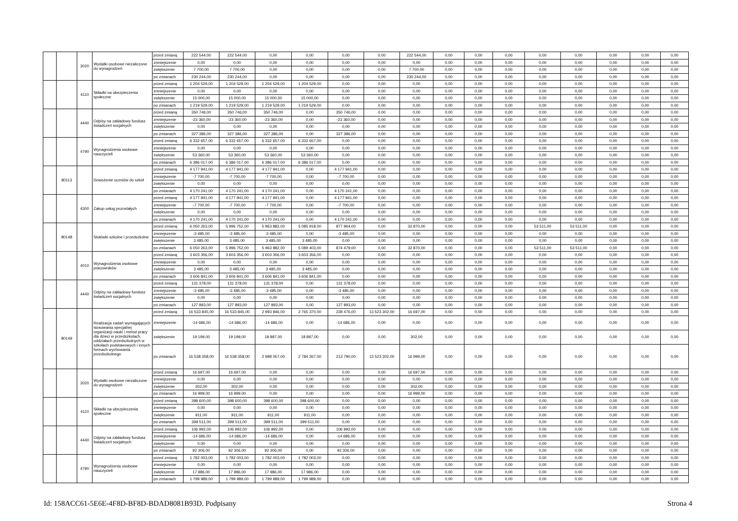| | | 3020 | Wydatki osobowe niezaliczone do wynagrodzeń | przed zmianą | 222 544,00 | 222 544,00 | 0,00 | 0,00 | 0,00 | 0,00 | 222 544,00 | 0,00 | 0,00 | 0,00 | 0,00 | 0,00 | 0,00 | 0,00 | 0,00 |
| | | | | zmniejszenie | 0,00 | 0,00 | 0,00 | 0,00 | 0,00 | 0,00 | 0,00 | 0,00 | 0,00 | 0,00 | 0,00 | 0,00 | 0,00 | 0,00 | 0,00 |
| | | | | zwiększenie | 7 700,00 | 7 700,00 | 0,00 | 0,00 | 0,00 | 0,00 | 7 700,00 | 0,00 | 0,00 | 0,00 | 0,00 | 0,00 | 0,00 | 0,00 | 0,00 |
| | | | | po zmianach | 230 244,00 | 230 244,00 | 0,00 | 0,00 | 0,00 | 0,00 | 230 244,00 | 0,00 | 0,00 | 0,00 | 0,00 | 0,00 | 0,00 | 0,00 | 0,00 |
| | | 4110 | Składki na ubezpieczenia społeczne | przed zmianą | 1 204 529,00 | 1 204 529,00 | 1 204 529,00 | 1 204 529,00 | 0,00 | 0,00 | 0,00 | 0,00 | 0,00 | 0,00 | 0,00 | 0,00 | 0,00 | 0,00 | 0,00 |
| | | | | zmniejszenie | 0,00 | 0,00 | 0,00 | 0,00 | 0,00 | 0,00 | 0,00 | 0,00 | 0,00 | 0,00 | 0,00 | 0,00 | 0,00 | 0,00 | 0,00 |
| | | | | zwiększenie | 15 000,00 | 15 000,00 | 15 000,00 | 15 000,00 | 0,00 | 0,00 | 0,00 | 0,00 | 0,00 | 0,00 | 0,00 | 0,00 | 0,00 | 0,00 | 0,00 |
| | | | | po zmianach | 1 219 529,00 | 1 219 529,00 | 1 219 529,00 | 1 219 529,00 | 0,00 | 0,00 | 0,00 | 0,00 | 0,00 | 0,00 | 0,00 | 0,00 | 0,00 | 0,00 | 0,00 |
| | | 4440 | Odpisy na zakładowy fundusz świadczeń socjalnych | przed zmianą | 350 746,00 | 350 746,00 | 350 746,00 | 0,00 | 350 746,00 | 0,00 | 0,00 | 0,00 | 0,00 | 0,00 | 0,00 | 0,00 | 0,00 | 0,00 | 0,00 |
| | | | | zmniejszenie | -23 360,00 | -23 360,00 | -23 360,00 | 0,00 | -23 360,00 | 0,00 | 0,00 | 0,00 | 0,00 | 0,00 | 0,00 | 0,00 | 0,00 | 0,00 | 0,00 |
| | | | | zwiększenie | 0,00 | 0,00 | 0,00 | 0,00 | 0,00 | 0,00 | 0,00 | 0,00 | 0,00 | 0,00 | 0,00 | 0,00 | 0,00 | 0,00 | 0,00 |
| | | | | po zmianach | 327 386,00 | 327 386,00 | 327 386,00 | 0,00 | 327 386,00 | 0,00 | 0,00 | 0,00 | 0,00 | 0,00 | 0,00 | 0,00 | 0,00 | 0,00 | 0,00 |
| | | 4790 | Wynagrodzenia osobowe nauczycieli | przed zmianą | 6 332 657,00 | 6 332 657,00 | 6 332 657,00 | 6 332 657,00 | 0,00 | 0,00 | 0,00 | 0,00 | 0,00 | 0,00 | 0,00 | 0,00 | 0,00 | 0,00 | 0,00 |
| | | | | zmniejszenie | 0,00 | 0,00 | 0,00 | 0,00 | 0,00 | 0,00 | 0,00 | 0,00 | 0,00 | 0,00 | 0,00 | 0,00 | 0,00 | 0,00 | 0,00 |
| | | | | zwiększenie | 53 360,00 | 53 360,00 | 53 360,00 | 53 360,00 | 0,00 | 0,00 | 0,00 | 0,00 | 0,00 | 0,00 | 0,00 | 0,00 | 0,00 | 0,00 | 0,00 |
| | | | | po zmianach | 6 386 017,00 | 6 386 017,00 | 6 386 017,00 | 6 386 017,00 | 0,00 | 0,00 | 0,00 | 0,00 | 0,00 | 0,00 | 0,00 | 0,00 | 0,00 | 0,00 | 0,00 |
| | 80113 | | Dowożenie uczniów do szkół | przed zmianą | 4 177 941,00 | 4 177 941,00 | 4 177 941,00 | 0,00 | 4 177 941,00 | 0,00 | 0,00 | 0,00 | 0,00 | 0,00 | 0,00 | 0,00 | 0,00 | 0,00 | 0,00 |
| | | | | zmniejszenie | -7 700,00 | -7 700,00 | -7 700,00 | 0,00 | -7 700,00 | 0,00 | 0,00 | 0,00 | 0,00 | 0,00 | 0,00 | 0,00 | 0,00 | 0,00 | 0,00 |
| | | | | zwiększenie | 0,00 | 0,00 | 0,00 | 0,00 | 0,00 | 0,00 | 0,00 | 0,00 | 0,00 | 0,00 | 0,00 | 0,00 | 0,00 | 0,00 | 0,00 |
| | | | | po zmianach | 4 170 241,00 | 4 170 241,00 | 4 170 241,00 | 0,00 | 4 170 241,00 | 0,00 | 0,00 | 0,00 | 0,00 | 0,00 | 0,00 | 0,00 | 0,00 | 0,00 | 0,00 |
| | | 4300 | Zakup usług pozostałych | przed zmianą | 4 177 941,00 | 4 177 941,00 | 4 177 941,00 | 0,00 | 4 177 941,00 | 0,00 | 0,00 | 0,00 | 0,00 | 0,00 | 0,00 | 0,00 | 0,00 | 0,00 | 0,00 |
| | | | | zmniejszenie | -7 700,00 | -7 700,00 | -7 700,00 | 0,00 | -7 700,00 | 0,00 | 0,00 | 0,00 | 0,00 | 0,00 | 0,00 | 0,00 | 0,00 | 0,00 | 0,00 |
| | | | | zwiększenie | 0,00 | 0,00 | 0,00 | 0,00 | 0,00 | 0,00 | 0,00 | 0,00 | 0,00 | 0,00 | 0,00 | 0,00 | 0,00 | 0,00 | 0,00 |
| | | | | po zmianach | 4 170 241,00 | 4 170 241,00 | 4 170 241,00 | 0,00 | 4 170 241,00 | 0,00 | 0,00 | 0,00 | 0,00 | 0,00 | 0,00 | 0,00 | 0,00 | 0,00 | 0,00 |
| | 80148 | | Stołówki szkolne i przedszkolne | przed zmianą | 6 050 263,00 | 5 996 752,00 | 5 963 882,00 | 5 085 918,00 | 877 964,00 | 0,00 | 32 870,00 | 0,00 | 0,00 | 0,00 | 53 511,00 | 53 511,00 | 0,00 | 0,00 | 0,00 |
| | | | | zmniejszenie | -3 485,00 | -3 485,00 | -3 485,00 | 0,00 | -3 485,00 | 0,00 | 0,00 | 0,00 | 0,00 | 0,00 | 0,00 | 0,00 | 0,00 | 0,00 | 0,00 |
| | | | | zwiększenie | 3 485,00 | 3 485,00 | 3 485,00 | 3 485,00 | 0,00 | 0,00 | 0,00 | 0,00 | 0,00 | 0,00 | 0,00 | 0,00 | 0,00 | 0,00 | 0,00 |
| | | | | po zmianach | 6 050 263,00 | 5 996 752,00 | 5 963 882,00 | 5 089 403,00 | 874 479,00 | 0,00 | 32 870,00 | 0,00 | 0,00 | 0,00 | 53 511,00 | 53 511,00 | 0,00 | 0,00 | 0,00 |
| | | 4010 | Wynagrodzenia osobowe pracowników | przed zmianą | 3 603 356,00 | 3 603 356,00 | 3 603 356,00 | 3 603 356,00 | 0,00 | 0,00 | 0,00 | 0,00 | 0,00 | 0,00 | 0,00 | 0,00 | 0,00 | 0,00 | 0,00 |
| | | | | zmniejszenie | 0,00 | 0,00 | 0,00 | 0,00 | 0,00 | 0,00 | 0,00 | 0,00 | 0,00 | 0,00 | 0,00 | 0,00 | 0,00 | 0,00 | 0,00 |
| | | | | zwiększenie | 3 485,00 | 3 485,00 | 3 485,00 | 3 485,00 | 0,00 | 0,00 | 0,00 | 0,00 | 0,00 | 0,00 | 0,00 | 0,00 | 0,00 | 0,00 | 0,00 |
| | | | | po zmianach | 3 606 841,00 | 3 606 841,00 | 3 606 841,00 | 3 606 841,00 | 0,00 | 0,00 | 0,00 | 0,00 | 0,00 | 0,00 | 0,00 | 0,00 | 0,00 | 0,00 | 0,00 |
| | | 4440 | Odpisy na zakładowy fundusz świadczeń socjalnych | przed zmianą | 131 378,00 | 131 378,00 | 131 378,00 | 0,00 | 131 378,00 | 0,00 | 0,00 | 0,00 | 0,00 | 0,00 | 0,00 | 0,00 | 0,00 | 0,00 | 0,00 |
| | | | | zmniejszenie | -3 485,00 | -3 485,00 | -3 485,00 | 0,00 | -3 485,00 | 0,00 | 0,00 | 0,00 | 0,00 | 0,00 | 0,00 | 0,00 | 0,00 | 0,00 | 0,00 |
| | | | | zwiększenie | 0,00 | 0,00 | 0,00 | 0,00 | 0,00 | 0,00 | 0,00 | 0,00 | 0,00 | 0,00 | 0,00 | 0,00 | 0,00 | 0,00 | 0,00 |
| | | | | po zmianach | 127 893,00 | 127 893,00 | 127 893,00 | 0,00 | 127 893,00 | 0,00 | 0,00 | 0,00 | 0,00 | 0,00 | 0,00 | 0,00 | 0,00 | 0,00 | 0,00 |
| | 80149 | | Realizacja zadań wymagających stosowania specjalnej organizacji nauki i metod pracy dla dzieci w przedszkolach, oddziałach przedszkolnych w szkołach podstawowych i innych formach wychowania przedszkolnego | przed zmianą | 16 533 845,00 | 16 533 845,00 | 2 993 846,00 | 2 765 370,00 | 228 476,00 | 13 523 302,00 | 16 697,00 | 0,00 | 0,00 | 0,00 | 0,00 | 0,00 | 0,00 | 0,00 | 0,00 |
| | | | | zmniejszenie | -14 686,00 | -14 686,00 | -14 686,00 | 0,00 | -14 686,00 | 0,00 | 0,00 | 0,00 | 0,00 | 0,00 | 0,00 | 0,00 | 0,00 | 0,00 | 0,00 |
| | | | | zwiększenie | 19 199,00 | 19 199,00 | 18 897,00 | 18 897,00 | 0,00 | 0,00 | 302,00 | 0,00 | 0,00 | 0,00 | 0,00 | 0,00 | 0,00 | 0,00 | 0,00 |
| | | | | po zmianach | 16 538 358,00 | 16 538 358,00 | 2 998 057,00 | 2 784 267,00 | 213 790,00 | 13 523 302,00 | 16 999,00 | 0,00 | 0,00 | 0,00 | 0,00 | 0,00 | 0,00 | 0,00 | 0,00 |
| | | 3020 | Wydatki osobowe niezaliczone do wynagrodzeń | przed zmianą | 16 697,00 | 16 697,00 | 0,00 | 0,00 | 0,00 | 0,00 | 16 697,00 | 0,00 | 0,00 | 0,00 | 0,00 | 0,00 | 0,00 | 0,00 | 0,00 |
| | | | | zmniejszenie | 0,00 | 0,00 | 0,00 | 0,00 | 0,00 | 0,00 | 0,00 | 0,00 | 0,00 | 0,00 | 0,00 | 0,00 | 0,00 | 0,00 | 0,00 |
| | | | | zwiększenie | 302,00 | 302,00 | 0,00 | 0,00 | 0,00 | 0,00 | 302,00 | 0,00 | 0,00 | 0,00 | 0,00 | 0,00 | 0,00 | 0,00 | 0,00 |
| | | | | po zmianach | 16 999,00 | 16 999,00 | 0,00 | 0,00 | 0,00 | 0,00 | 16 999,00 | 0,00 | 0,00 | 0,00 | 0,00 | 0,00 | 0,00 | 0,00 | 0,00 |
| | | 4110 | Składki na ubezpieczenia społeczne | przed zmianą | 398 600,00 | 398 600,00 | 398 600,00 | 398 600,00 | 0,00 | 0,00 | 0,00 | 0,00 | 0,00 | 0,00 | 0,00 | 0,00 | 0,00 | 0,00 | 0,00 |
| | | | | zmniejszenie | 0,00 | 0,00 | 0,00 | 0,00 | 0,00 | 0,00 | 0,00 | 0,00 | 0,00 | 0,00 | 0,00 | 0,00 | 0,00 | 0,00 | 0,00 |
| | | | | zwiększenie | 911,00 | 911,00 | 911,00 | 911,00 | 0,00 | 0,00 | 0,00 | 0,00 | 0,00 | 0,00 | 0,00 | 0,00 | 0,00 | 0,00 | 0,00 |
| | | | | po zmianach | 399 511,00 | 399 511,00 | 399 511,00 | 399 511,00 | 0,00 | 0,00 | 0,00 | 0,00 | 0,00 | 0,00 | 0,00 | 0,00 | 0,00 | 0,00 | 0,00 |
| | | 4440 | Odpisy na zakładowy fundusz świadczeń socjalnych | przed zmianą | 106 992,00 | 106 992,00 | 106 992,00 | 0,00 | 106 992,00 | 0,00 | 0,00 | 0,00 | 0,00 | 0,00 | 0,00 | 0,00 | 0,00 | 0,00 | 0,00 |
| | | | | zmniejszenie | -14 686,00 | -14 686,00 | -14 686,00 | 0,00 | -14 686,00 | 0,00 | 0,00 | 0,00 | 0,00 | 0,00 | 0,00 | 0,00 | 0,00 | 0,00 | 0,00 |
| | | | | zwiększenie | 0,00 | 0,00 | 0,00 | 0,00 | 0,00 | 0,00 | 0,00 | 0,00 | 0,00 | 0,00 | 0,00 | 0,00 | 0,00 | 0,00 | 0,00 |
| | | | | po zmianach | 92 306,00 | 92 306,00 | 92 306,00 | 0,00 | 92 306,00 | 0,00 | 0,00 | 0,00 | 0,00 | 0,00 | 0,00 | 0,00 | 0,00 | 0,00 | 0,00 |
| | | 4790 | Wynagrodzenia osobowe nauczycieli | przed zmianą | 1 782 003,00 | 1 782 003,00 | 1 782 003,00 | 1 782 003,00 | 0,00 | 0,00 | 0,00 | 0,00 | 0,00 | 0,00 | 0,00 | 0,00 | 0,00 | 0,00 | 0,00 |
| | | | | zmniejszenie | 0,00 | 0,00 | 0,00 | 0,00 | 0,00 | 0,00 | 0,00 | 0,00 | 0,00 | 0,00 | 0,00 | 0,00 | 0,00 | 0,00 | 0,00 |
| | | | | zwiększenie | 17 986,00 | 17 986,00 | 17 986,00 | 17 986,00 | 0,00 | 0,00 | 0,00 | 0,00 | 0,00 | 0,00 | 0,00 | 0,00 | 0,00 | 0,00 | 0,00 |
| | | | | po zmianach | 1 799 989,00 | 1 799 989,00 | 1 799 989,00 | 1 799 989,00 | 0,00 | 0,00 | 0,00 | 0,00 | 0,00 | 0,00 | 0,00 | 0,00 | 0,00 | 0,00 | 0,00 |
Id: 158ACC61-5E6E-4F8D-BF8D-BDAD8081B93D. Podpisany Strona 4